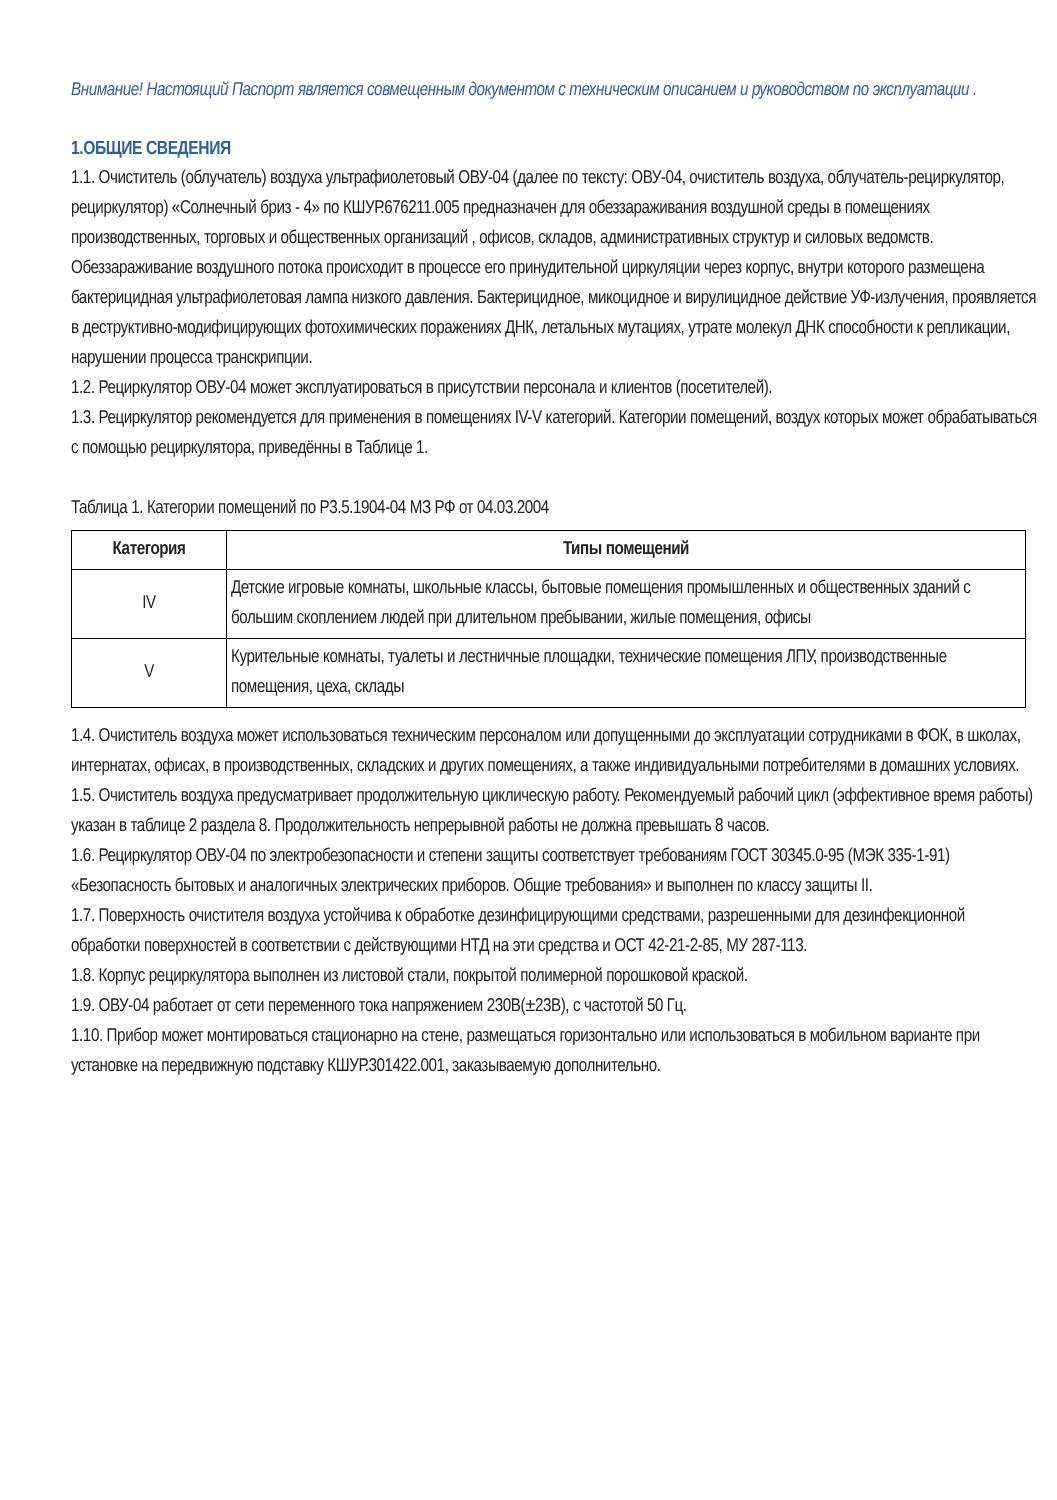Внимание! Настоящий Паспорт является совмещенным документом с техническим описанием и руководством по эксплуатации .
1.ОБЩИЕ СВЕДЕНИЯ
1.1. Очиститель (облучатель) воздуха ультрафиолетовый ОВУ-04 (далее по тексту: ОВУ-04, очиститель воздуха, облучатель-рециркулятор, рециркулятор) «Солнечный бриз - 4» по КШУР.676211.005 предназначен для обеззараживания воздушной среды в помещениях производственных, торговых и общественных организаций , офисов, складов, административных структур и силовых ведомств. Обеззараживание воздушного потока происходит в процессе его принудительной циркуляции через корпус, внутри которого размещена бактерицидная ультрафиолетовая лампа низкого давления. Бактерицидное, микоцидное и вирулицидное действие УФ-излучения, проявляется в деструктивно-модифицирующих фотохимических поражениях ДНК, летальных мутациях, утрате молекул ДНК способности к репликации, нарушении процесса транскрипции.
1.2. Рециркулятор ОВУ-04 может эксплуатироваться в присутствии персонала и клиентов (посетителей).
1.3. Рециркулятор рекомендуется для применения в помещениях IV-V категорий. Категории помещений, воздух которых может обрабатываться с помощью рециркулятора, приведённы в Таблице 1.
Таблица 1. Категории помещений по Р3.5.1904-04 МЗ РФ от 04.03.2004
| Категория | Типы помещений |
| --- | --- |
| IV | Детские игровые комнаты, школьные классы, бытовые помещения промышленных и общественных зданий с большим скоплением людей при длительном пребывании, жилые помещения, офисы |
| V | Курительные комнаты, туалеты и лестничные площадки, технические помещения ЛПУ, производственные помещения, цеха, склады |
1.4. Очиститель воздуха может использоваться техническим персоналом или допущенными до эксплуатации сотрудниками в ФОК, в школах, интернатах, офисах, в производственных, складских и других помещениях, а также индивидуальными потребителями в домашних условиях.
1.5. Очиститель воздуха предусматривает продолжительную циклическую работу. Рекомендуемый рабочий цикл (эффективное время работы) указан в таблице 2 раздела 8. Продолжительность непрерывной работы не должна превышать 8 часов.
1.6. Рециркулятор ОВУ-04 по электробезопасности и степени защиты соответствует требованиям ГОСТ 30345.0-95 (МЭК 335-1-91) «Безопасность бытовых и аналогичных электрических приборов. Общие требования» и выполнен по классу защиты II.
1.7. Поверхность очистителя воздуха устойчива к обработке дезинфицирующими средствами, разрешенными для дезинфекционной обработки поверхностей в соответствии с действующими НТД на эти средства и ОСТ 42-21-2-85, МУ 287-113.
1.8. Корпус рециркулятора выполнен из листовой стали, покрытой полимерной порошковой краской.
1.9. ОВУ-04 работает от сети переменного тока напряжением 230В(±23В), с частотой 50 Гц.
1.10. Прибор может монтироваться стационарно на стене, размещаться горизонтально или использоваться в мобильном варианте при установке на передвижную подставку КШУР.301422.001, заказываемую дополнительно.